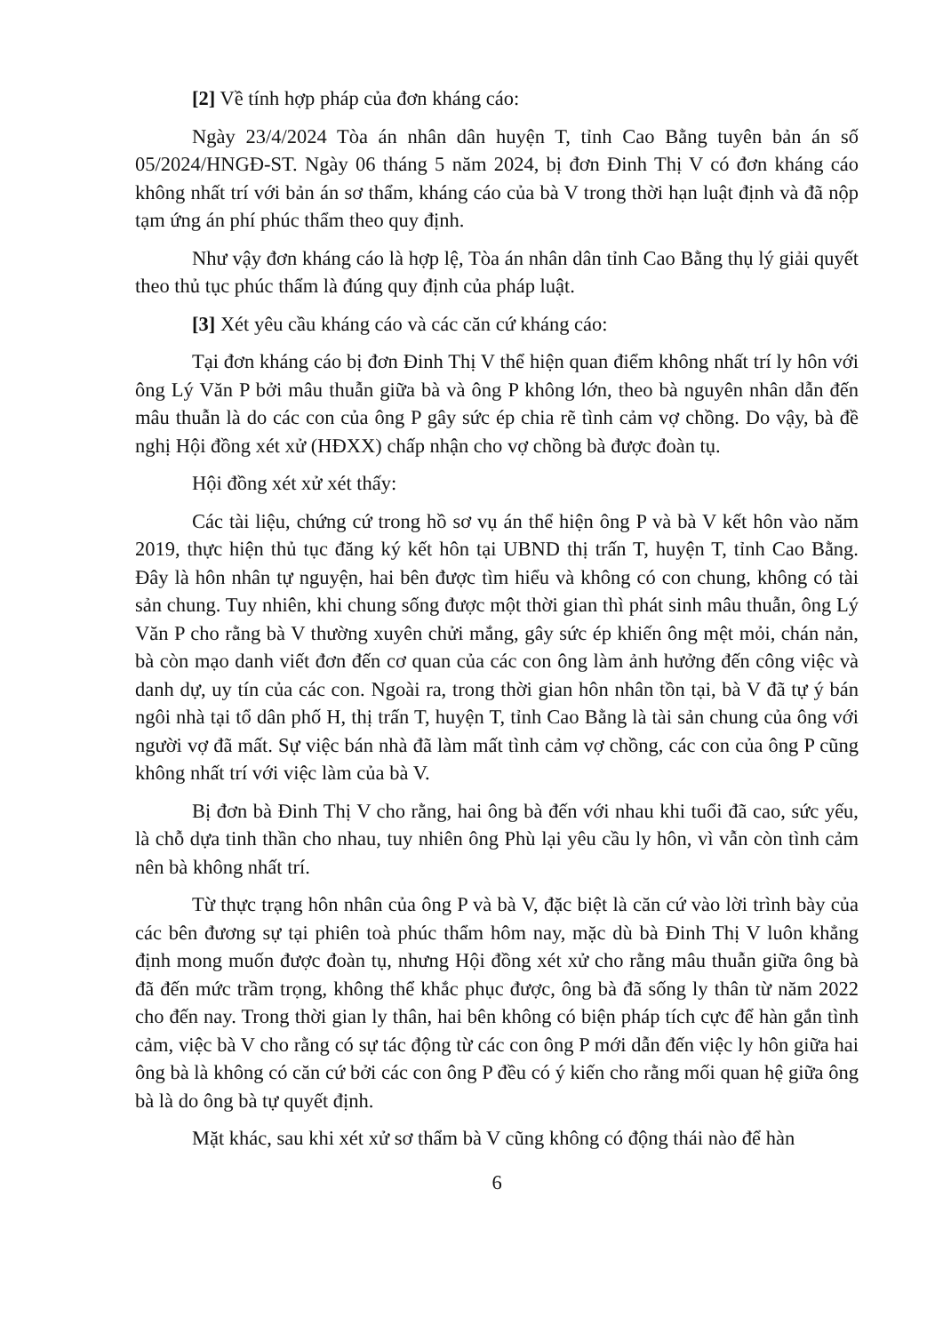[2] Về tính hợp pháp của đơn kháng cáo:
Ngày 23/4/2024 Tòa án nhân dân huyện T, tỉnh Cao Bằng tuyên bản án số 05/2024/HNGĐ-ST. Ngày 06 tháng 5 năm 2024, bị đơn Đinh Thị V có đơn kháng cáo không nhất trí với bản án sơ thẩm, kháng cáo của bà V trong thời hạn luật định và đã nộp tạm ứng án phí phúc thẩm theo quy định.
Như vậy đơn kháng cáo là hợp lệ, Tòa án nhân dân tỉnh Cao Bằng thụ lý giải quyết theo thủ tục phúc thẩm là đúng quy định của pháp luật.
[3] Xét yêu cầu kháng cáo và các căn cứ kháng cáo:
Tại đơn kháng cáo bị đơn Đinh Thị V thể hiện quan điểm không nhất trí ly hôn với ông Lý Văn P bởi mâu thuẫn giữa bà và ông P không lớn, theo bà nguyên nhân dẫn đến mâu thuẫn là do các con của ông P gây sức ép chia rẽ tình cảm vợ chồng. Do vậy, bà đề nghị Hội đồng xét xử (HĐXX) chấp nhận cho vợ chồng bà được đoàn tụ.
Hội đồng xét xử xét thấy:
Các tài liệu, chứng cứ trong hồ sơ vụ án thể hiện ông P và bà V kết hôn vào năm 2019, thực hiện thủ tục đăng ký kết hôn tại UBND thị trấn T, huyện T, tỉnh Cao Bằng. Đây là hôn nhân tự nguyện, hai bên được tìm hiểu và không có con chung, không có tài sản chung. Tuy nhiên, khi chung sống được một thời gian thì phát sinh mâu thuẫn, ông Lý Văn P cho rằng bà V thường xuyên chửi mắng, gây sức ép khiến ông mệt mỏi, chán nản, bà còn mạo danh viết đơn đến cơ quan của các con ông làm ảnh hưởng đến công việc và danh dự, uy tín của các con. Ngoài ra, trong thời gian hôn nhân tồn tại, bà V đã tự ý bán ngôi nhà tại tổ dân phố H, thị trấn T, huyện T, tỉnh Cao Bằng là tài sản chung của ông với người vợ đã mất. Sự việc bán nhà đã làm mất tình cảm vợ chồng, các con của ông P cũng không nhất trí với việc làm của bà V.
Bị đơn bà Đinh Thị V cho rằng, hai ông bà đến với nhau khi tuổi đã cao, sức yếu, là chỗ dựa tinh thần cho nhau, tuy nhiên ông Phù lại yêu cầu ly hôn, vì vẫn còn tình cảm nên bà không nhất trí.
Từ thực trạng hôn nhân của ông P và bà V, đặc biệt là căn cứ vào lời trình bày của các bên đương sự tại phiên toà phúc thẩm hôm nay, mặc dù bà Đinh Thị V luôn khẳng định mong muốn được đoàn tụ, nhưng Hội đồng xét xử cho rằng mâu thuẫn giữa ông bà đã đến mức trầm trọng, không thể khắc phục được, ông bà đã sống ly thân từ năm 2022 cho đến nay. Trong thời gian ly thân, hai bên không có biện pháp tích cực để hàn gắn tình cảm, việc bà V cho rằng có sự tác động từ các con ông P mới dẫn đến việc ly hôn giữa hai ông bà là không có căn cứ bởi các con ông P đều có ý kiến cho rằng mối quan hệ giữa ông bà là do ông bà tự quyết định.
Mặt khác, sau khi xét xử sơ thẩm bà V cũng không có động thái nào để hàn
6